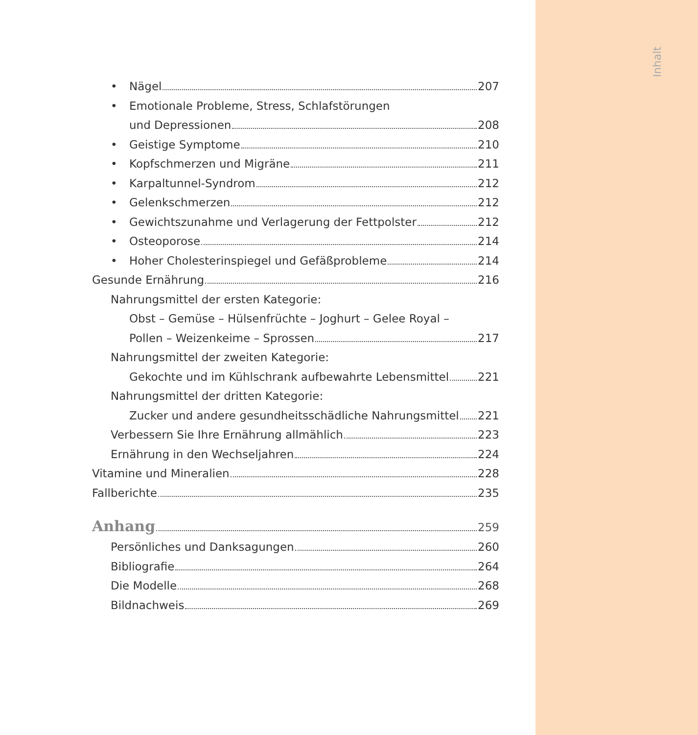Inhalt
• Nägel 207
• Emotionale Probleme, Stress, Schlafstörungen
und Depressionen 208
• Geistige Symptome 210
• Kopfschmerzen und Migräne 211
• Karpaltunnel-Syndrom 212
• Gelenkschmerzen 212
• Gewichtszunahme und Verlagerung der Fettpolster 212
• Osteoporose 214
• Hoher Cholesterinspiegel und Gefäßprobleme 214
Gesunde Ernährung 216
Nahrungsmittel der ersten Kategorie:
Obst – Gemüse – Hülsenfrüchte – Joghurt – Gelee Royal –
Pollen – Weizenkeime – Sprossen 217
Nahrungsmittel der zweiten Kategorie:
Gekochte und im Kühlschrank aufbewahrte Lebensmittel 221
Nahrungsmittel der dritten Kategorie:
Zucker und andere gesundheitsschädliche Nahrungsmittel 221
Verbessern Sie Ihre Ernährung allmählich 223
Ernährung in den Wechseljahren 224
Vitamine und Mineralien 228
Fallberichte 235
Anhang 259
Persönliches und Danksagungen 260
Bibliografie 264
Die Modelle 268
Bildnachweis 269